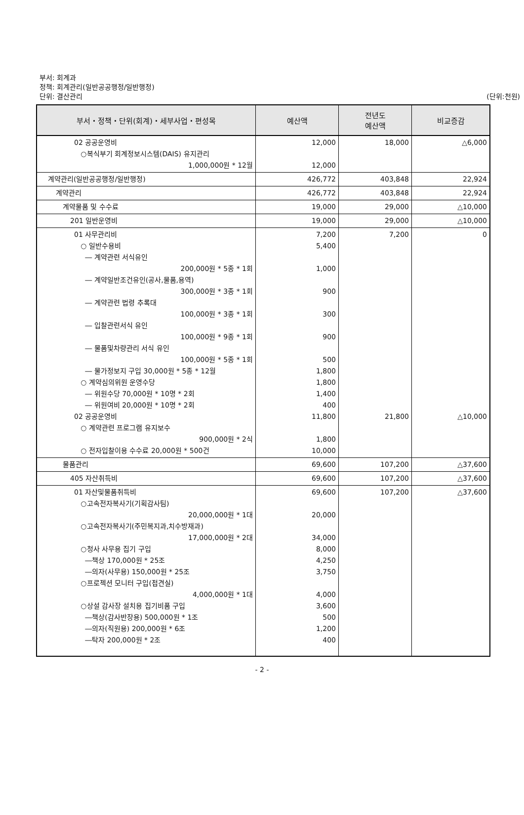부서: 회계과
정책: 회계관리(일반공공행정/일반행정)
단위: 결산관리
(단위:천원)
| 부서・정책・단위(회계)・세부사업・편성목 | 예산액 | 전년도 예산액 | 비교증감 |
| --- | --- | --- | --- |
| 02 공공운영비 ○복식부기 회계정보시스템(DAIS) 유지관리 1,000,000원 * 12월 | 12,000 12,000 | 18,000 | △6,000 |
| 계약관리(일반공공행정/일반행정) | 426,772 | 403,848 | 22,924 |
| 계약관리 | 426,772 | 403,848 | 22,924 |
| 계약물품 및 수수료 | 19,000 | 29,000 | △10,000 |
| 201 일반운영비 | 19,000 | 29,000 | △10,000 |
| 01 사무관리비 ○ 일반수용비 ― 계약관련 서식유인 200,000원 * 5종 * 1회 ― 계약일반조건유인(공사,물품,용역) 300,000원 * 3종 * 1회 ― 계약관련 법령 추록대 100,000원 * 3종 * 1회 ― 입찰관련서식 유인 100,000원 * 9종 * 1회 ― 물품및차량관리 서식 유인 100,000원 * 5종 * 1회 ― 물가정보지 구입 30,000원 * 5종 * 12월 ○ 계약심의위원 운영수당 ― 위원수당 70,000원 * 10명 * 2회 ― 위원여비 20,000원 * 10명 * 2회 02 공공운영비 ○ 계약관련 프로그램 유지보수 900,000원 * 2식 ○ 전자입찰이용 수수료 20,000원 * 500건 | 7,200 5,400 1,000 900 300 900 500 1,800 1,800 1,400 400 11,800 1,800 10,000 | 7,200 21,800 | 0 △10,000 |
| 물품관리 | 69,600 | 107,200 | △37,600 |
| 405 자산취득비 | 69,600 | 107,200 | △37,600 |
| 01 자산및물품취득비 ○고속전자복사기(기획감사팀) 20,000,000원 * 1대 ○고속전자복사기(주민복지과,치수방재과) 17,000,000원 * 2대 ○청사 사무용 집기 구입 ―책상 170,000원 * 25조 ―의자(사무용) 150,000원 * 25조 ○프로젝션 모니터 구입(접견실) 4,000,000원 * 1대 ○상설 감사장 설치용 집기비품 구입 ―책상(감사반장용) 500,000원 * 1조 ―의자(직원용) 200,000원 * 6조 ―탁자 200,000원 * 2조 | 69,600 20,000 34,000 8,000 4,250 3,750 4,000 3,600 500 1,200 400 | 107,200 | △37,600 |
- 2 -